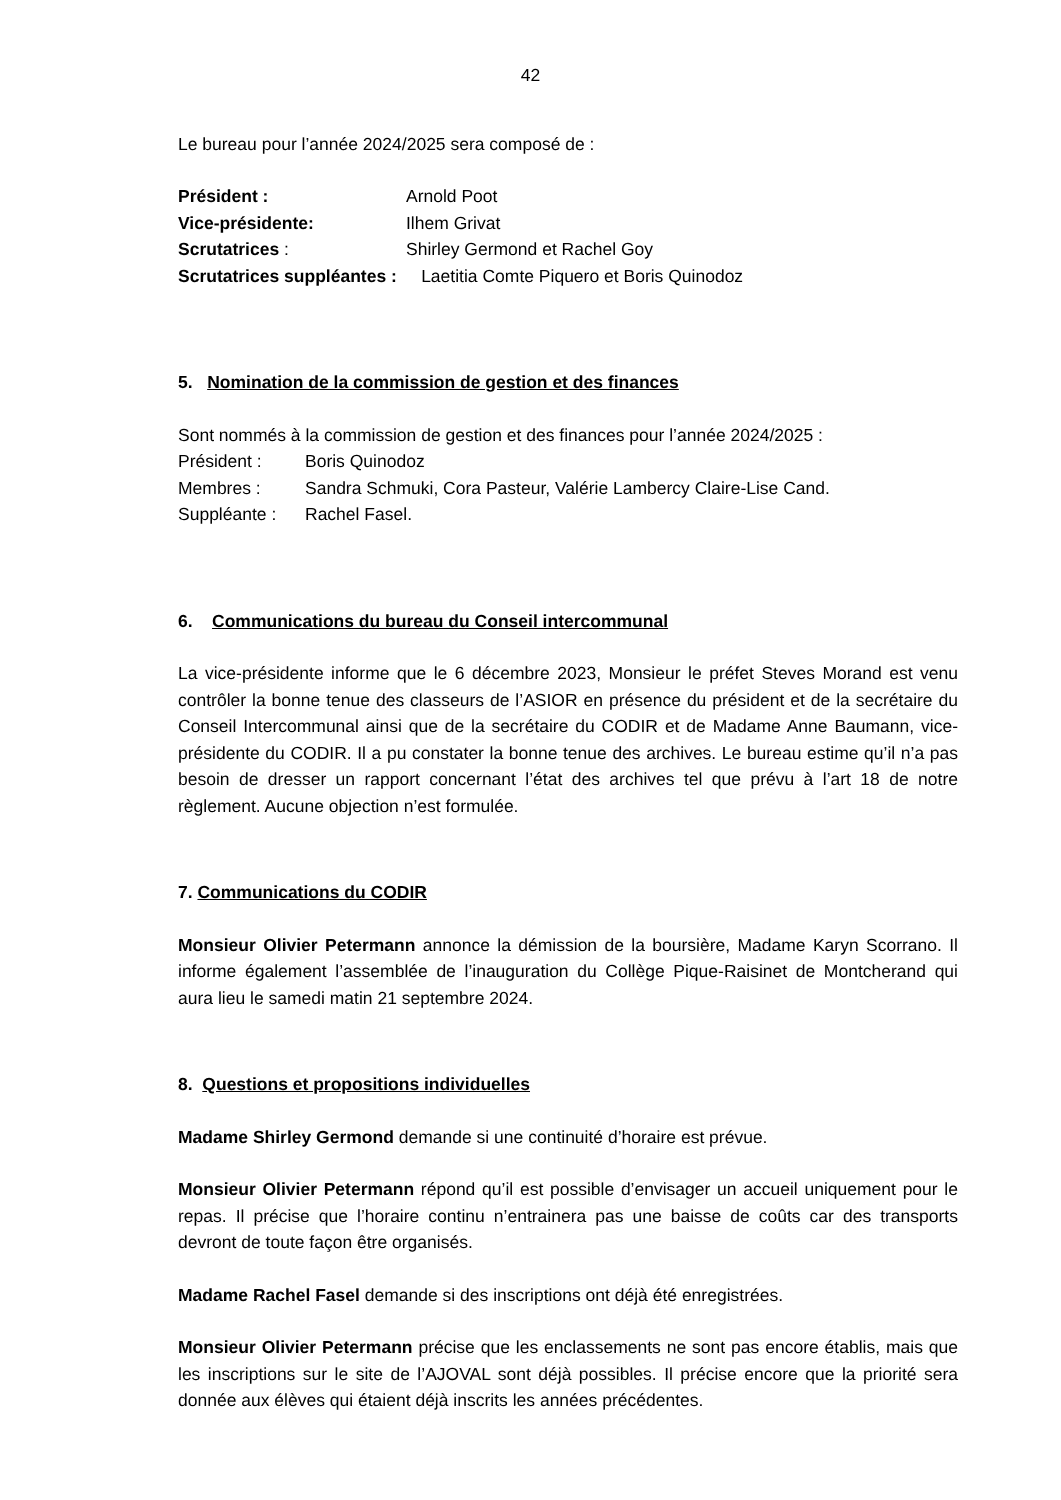42
Le bureau pour l’année 2024/2025 sera composé de :
Président : Arnold Poot
Vice-présidente: Ilhem Grivat
Scrutatrices : Shirley Germond et Rachel Goy
Scrutatrices suppléantes : Laetitia Comte Piquero et Boris Quinodoz
5. Nomination de la commission de gestion et des finances
Sont nommés à la commission de gestion et des finances pour l’année 2024/2025 :
Président : Boris Quinodoz
Membres : Sandra Schmuki, Cora Pasteur, Valérie Lambercy Claire-Lise Cand.
Suppléante : Rachel Fasel.
6. Communications du bureau du Conseil intercommunal
La vice-présidente informe que le 6 décembre 2023, Monsieur le préfet Steves Morand est venu contrôler la bonne tenue des classeurs de l’ASIOR en présence du président et de la secrétaire du Conseil Intercommunal ainsi que de la secrétaire du CODIR et de Madame Anne Baumann, vice-présidente du CODIR. Il a pu constater la bonne tenue des archives. Le bureau estime qu’il n’a pas besoin de dresser un rapport concernant l’état des archives tel que prévu à l’art 18 de notre règlement. Aucune objection n’est formulée.
7. Communications du CODIR
Monsieur Olivier Petermann annonce la démission de la boursière, Madame Karyn Scorrano. Il informe également l’assemblée de l’inauguration du Collège Pique-Raisinet de Montcherand qui aura lieu le samedi matin 21 septembre 2024.
8. Questions et propositions individuelles
Madame Shirley Germond demande si une continuité d’horaire est prévue.
Monsieur Olivier Petermann répond qu’il est possible d’envisager un accueil uniquement pour le repas. Il précise que l’horaire continu n’entrainera pas une baisse de coûts car des transports devront de toute façon être organisés.
Madame Rachel Fasel demande si des inscriptions ont déjà été enregistrées.
Monsieur Olivier Petermann précise que les enclassements ne sont pas encore établis, mais que les inscriptions sur le site de l’AJOVAL sont déjà possibles. Il précise encore que la priorité sera donnée aux élèves qui étaient déjà inscrits les années précédentes.